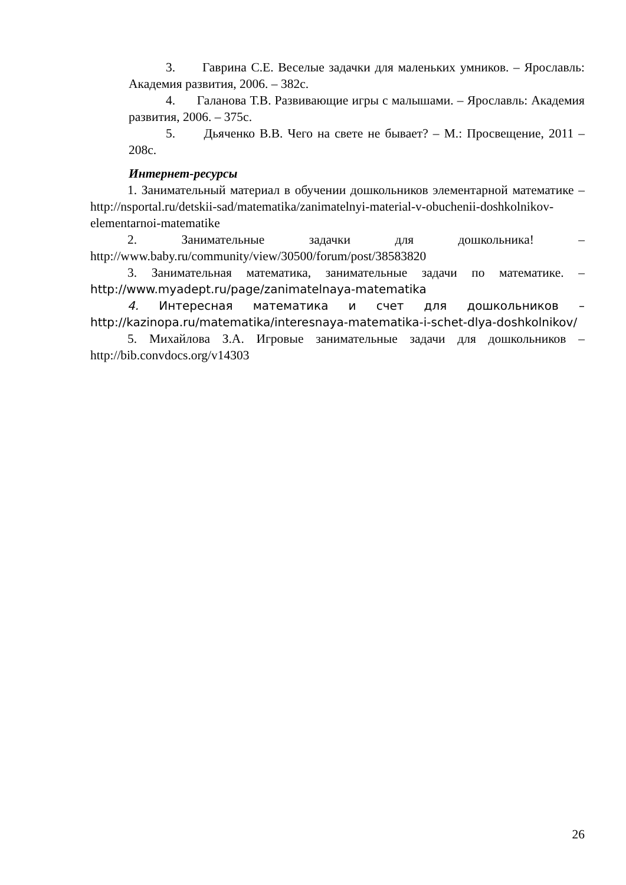3. Гаврина С.Е. Веселые задачки для маленьких умников. – Ярославль: Академия развития, 2006. – 382с.
4. Галанова Т.В. Развивающие игры с малышами. – Ярославль: Академия развития, 2006. – 375с.
5. Дьяченко В.В. Чего на свете не бывает? – М.: Просвещение, 2011 – 208с.
Интернет-ресурсы
1. Занимательный материал в обучении дошкольников элементарной математике – http://nsportal.ru/detskii-sad/matematika/zanimatelnyi-material-v-obuchenii-doshkolnikov-elementarnoi-matematike
2. Занимательные задачки для дошкольника! – http://www.baby.ru/community/view/30500/forum/post/38583820
3. Занимательная математика, занимательные задачи по математике. – http://www.myadept.ru/page/zanimatelnaya-matematika
4. Интересная математика и счет для дошкольников – http://kazinopa.ru/matematika/interesnaya-matematika-i-schet-dlya-doshkolnikov/
5. Михайлова З.А. Игровые занимательные задачи для дошкольников – http://bib.convdocs.org/v14303
26